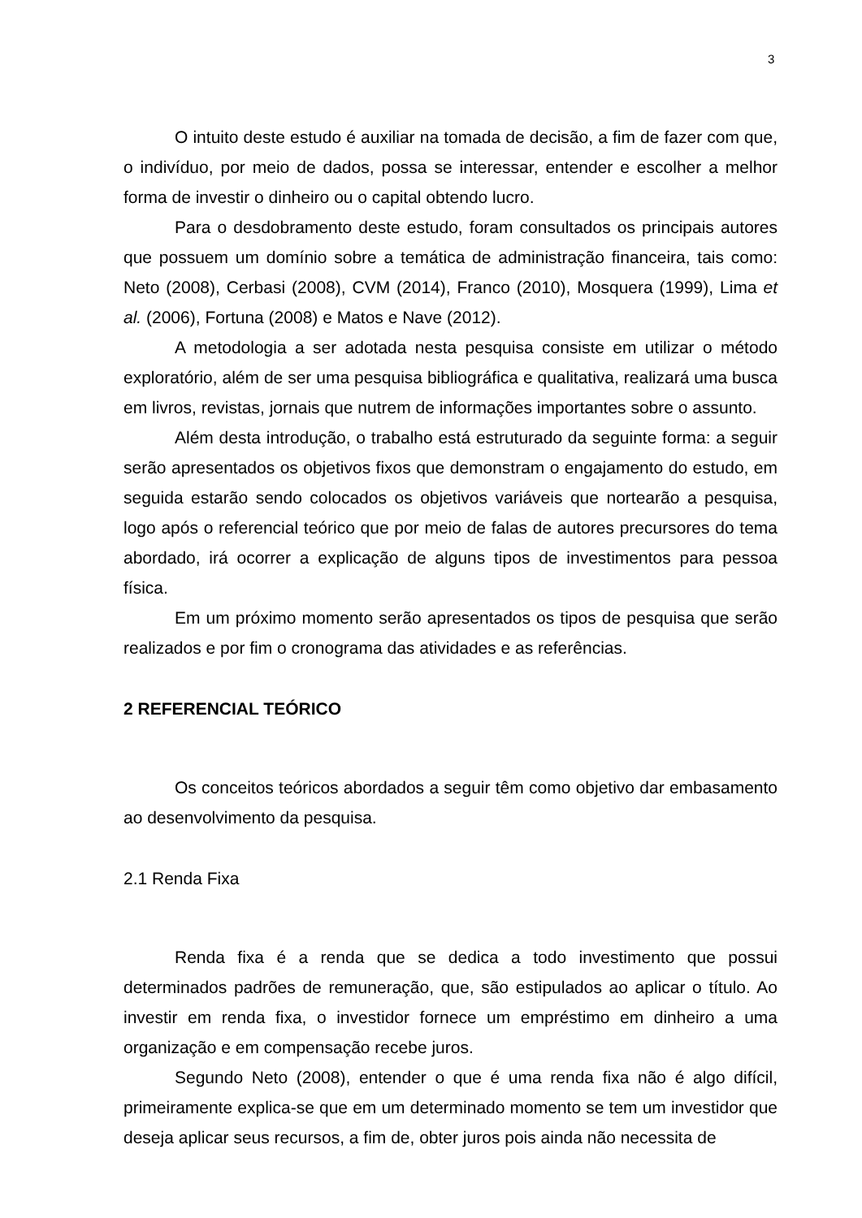3
O intuito deste estudo é auxiliar na tomada de decisão, a fim de fazer com que, o indivíduo, por meio de dados, possa se interessar, entender e escolher a melhor forma de investir o dinheiro ou o capital obtendo lucro.
Para o desdobramento deste estudo, foram consultados os principais autores que possuem um domínio sobre a temática de administração financeira, tais como: Neto (2008), Cerbasi (2008), CVM (2014), Franco (2010), Mosquera (1999), Lima et al. (2006), Fortuna (2008) e Matos e Nave (2012).
A metodologia a ser adotada nesta pesquisa consiste em utilizar o método exploratório, além de ser uma pesquisa bibliográfica e qualitativa, realizará uma busca em livros, revistas, jornais que nutrem de informações importantes sobre o assunto.
Além desta introdução, o trabalho está estruturado da seguinte forma: a seguir serão apresentados os objetivos fixos que demonstram o engajamento do estudo, em seguida estarão sendo colocados os objetivos variáveis que nortearão a pesquisa, logo após o referencial teórico que por meio de falas de autores precursores do tema abordado, irá ocorrer a explicação de alguns tipos de investimentos para pessoa física.
Em um próximo momento serão apresentados os tipos de pesquisa que serão realizados e por fim o cronograma das atividades e as referências.
2 REFERENCIAL TEÓRICO
Os conceitos teóricos abordados a seguir têm como objetivo dar embasamento ao desenvolvimento da pesquisa.
2.1 Renda Fixa
Renda fixa é a renda que se dedica a todo investimento que possui determinados padrões de remuneração, que, são estipulados ao aplicar o título. Ao investir em renda fixa, o investidor fornece um empréstimo em dinheiro a uma organização e em compensação recebe juros.
Segundo Neto (2008), entender o que é uma renda fixa não é algo difícil, primeiramente explica-se que em um determinado momento se tem um investidor que deseja aplicar seus recursos, a fim de, obter juros pois ainda não necessita de